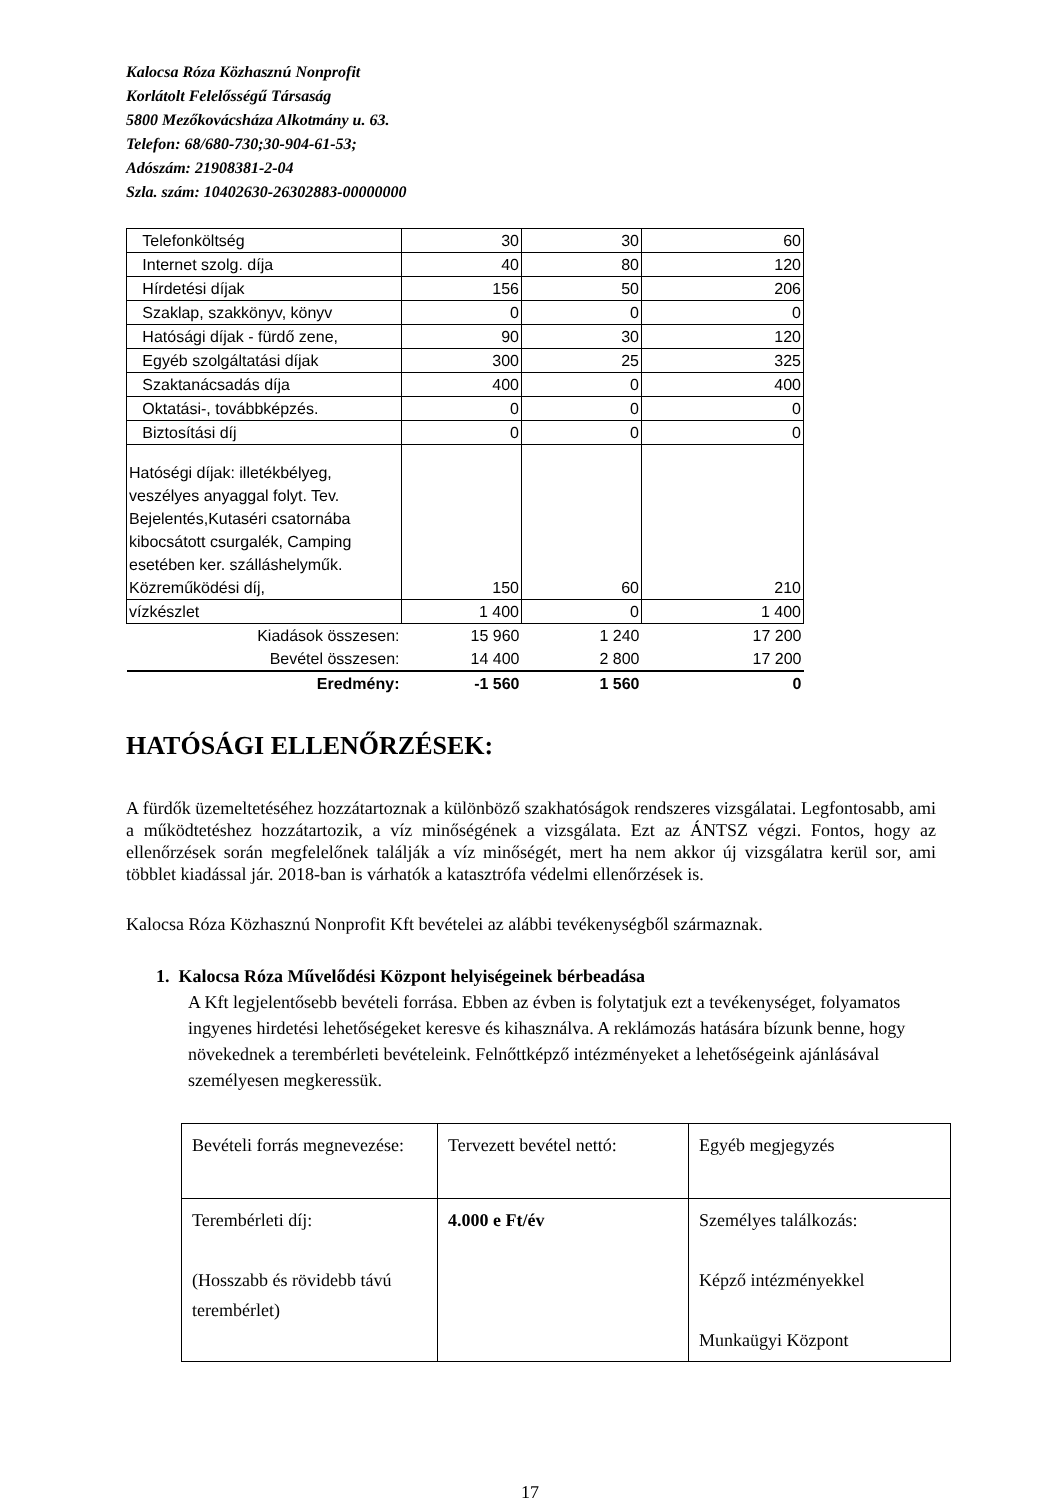Kalocsa Róza Közhasznú Nonprofit
Korlátolt Felelősségű Társaság
5800 Mezőkovácsháza Alkotmány u. 63.
Telefon: 68/680-730;30-904-61-53;
Adószám: 21908381-2-04
Szla. szám: 10402630-26302883-00000000
| Telefonköltség | 30 | 30 | 60 |
| Internet szolg. díja | 40 | 80 | 120 |
| Hírdetési díjak | 156 | 50 | 206 |
| Szaklap, szakkönyv, könyv | 0 | 0 | 0 |
| Hatósági díjak - fürdő zene, | 90 | 30 | 120 |
| Egyéb szolgáltatási díjak | 300 | 25 | 325 |
| Szaktanácsadás díja | 400 | 0 | 400 |
| Oktatási-, továbbképzés. | 0 | 0 | 0 |
| Biztosítási díj | 0 | 0 | 0 |
| Hatóségi díjak: illetékbélyeg, veszélyes anyaggal folyt. Tev. Bejelentés,Kutaséri csatornába kibocsátott csurgalék, Camping esetében ker. szálláshelyműk. Közreműködési díj, | 150 | 60 | 210 |
| vízkészlet | 1 400 | 0 | 1 400 |
| Kiadások összesen: | 15 960 | 1 240 | 17 200 |
| Bevétel összesen: | 14 400 | 2 800 | 17 200 |
| Eredmény: | -1 560 | 1 560 | 0 |
HATÓSÁGI ELLENŐRZÉSEK:
A fürdők üzemeltetéséhez hozzátartoznak a különböző szakhatóságok rendszeres vizsgálatai. Legfontosabb, ami a működtetéshez hozzátartozik, a víz minőségének a vizsgálata. Ezt az ÁNTSZ végzi. Fontos, hogy az ellenőrzések során megfelelőnek találják a víz minőségét, mert ha nem akkor új vizsgálatra kerül sor, ami többlet kiadással jár. 2018-ban is várhatók a katasztrófa védelmi ellenőrzések is.
Kalocsa Róza Közhasznú Nonprofit Kft bevételei az alábbi tevékenységből származnak.
1. Kalocsa Róza Művelődési Központ helyiségeinek bérbeadása
A Kft legjelentősebb bevételi forrása. Ebben az évben is folytatjuk ezt a tevékenységet, folyamatos ingyenes hirdetési lehetőségeket keresve és kihasználva. A reklámozás hatására bízunk benne, hogy növekednek a terembérleti bevételeink. Felnőttképző intézményeket a lehetőségeink ajánlásával személyesen megkeressük.
| Bevételi forrás megnevezése: | Tervezett bevétel nettó: | Egyéb megjegyzés |
| Terembérleti díj: (Hosszabb és rövidebb távú terembérlet) | 4.000 e Ft/év | Személyes találkozás: Képző intézményekkel Munkaügyi Központ |
17